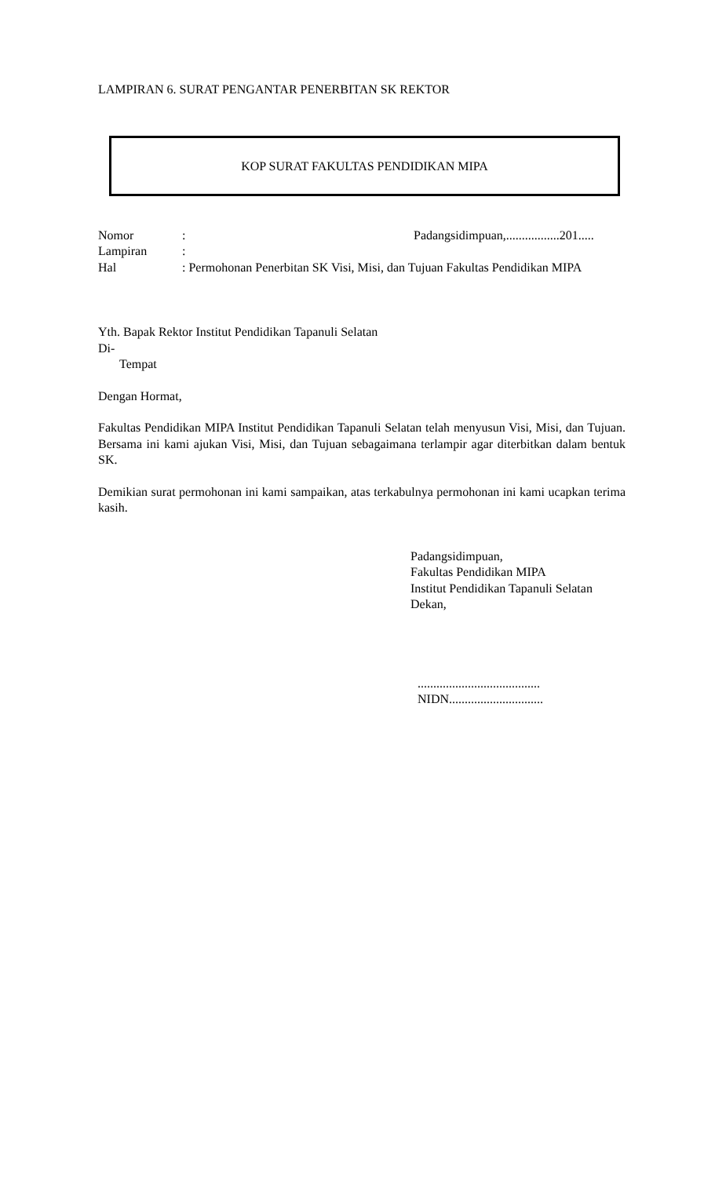LAMPIRAN 6. SURAT PENGANTAR PENERBITAN SK REKTOR
KOP SURAT FAKULTAS PENDIDIKAN MIPA
Nomor: Padangsidimpuan,.................201.....
Lampiran:
Hal: Permohonan Penerbitan SK Visi, Misi, dan Tujuan Fakultas Pendidikan MIPA
Yth. Bapak Rektor Institut Pendidikan Tapanuli Selatan
Di-
Tempat
Dengan Hormat,
Fakultas Pendidikan MIPA Institut Pendidikan Tapanuli Selatan telah menyusun Visi, Misi, dan Tujuan. Bersama ini kami ajukan Visi, Misi, dan Tujuan sebagaimana terlampir agar diterbitkan dalam bentuk SK.
Demikian surat permohonan ini kami sampaikan, atas terkabulnya permohonan ini kami ucapkan terima kasih.
Padangsidimpuan,
Fakultas Pendidikan MIPA
Institut Pendidikan Tapanuli Selatan
Dekan,
.......................................
NIDN..............................